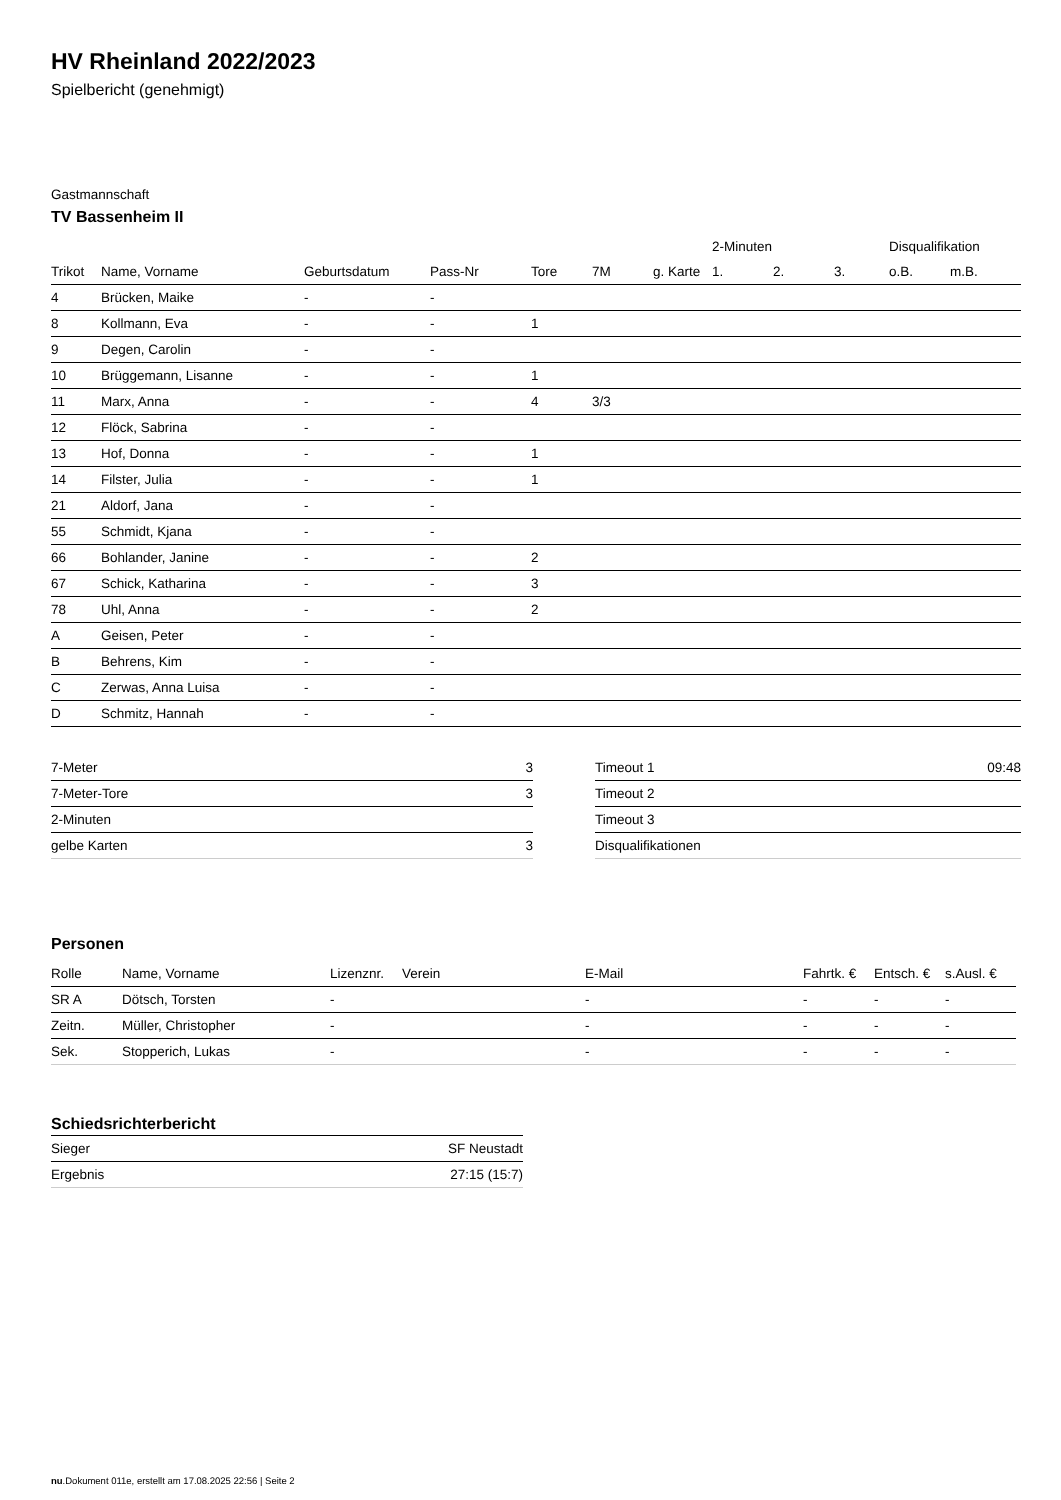HV Rheinland 2022/2023
Spielbericht (genehmigt)
Gastmannschaft
TV Bassenheim II
| | | | | | | | 2-Minuten | | | Disqualifikation | |
| --- | --- | --- | --- | --- | --- | --- | --- | --- | --- | --- | --- |
| Trikot | Name, Vorname | Geburtsdatum | Pass-Nr | Tore | 7M | g. Karte | 1. | 2. | 3. | o.B. | m.B. |
| 4 | Brücken, Maike | - | - | | | | | | | | |
| 8 | Kollmann, Eva | - | - | 1 | | | | | | | |
| 9 | Degen, Carolin | - | - | | | | | | | | |
| 10 | Brüggemann, Lisanne | - | - | 1 | | | | | | | |
| 11 | Marx, Anna | - | - | 4 | 3/3 | | | | | | |
| 12 | Flöck, Sabrina | - | - | | | | | | | | |
| 13 | Hof, Donna | - | - | 1 | | | | | | | |
| 14 | Filster, Julia | - | - | 1 | | | | | | | |
| 21 | Aldorf, Jana | - | - | | | | | | | | |
| 55 | Schmidt, Kjana | - | - | | | | | | | | |
| 66 | Bohlander, Janine | - | - | 2 | | | | | | | |
| 67 | Schick, Katharina | - | - | 3 | | | | | | | |
| 78 | Uhl, Anna | - | - | 2 | | | | | | | |
| A | Geisen, Peter | - | - | | | | | | | | |
| B | Behrens, Kim | - | - | | | | | | | | |
| C | Zerwas, Anna Luisa | - | - | | | | | | | | |
| D | Schmitz, Hannah | - | - | | | | | | | | |
| 7-Meter | 3 |
| 7-Meter-Tore | 3 |
| 2-Minuten | |
| gelbe Karten | 3 |
| Timeout 1 | 09:48 |
| Timeout 2 | |
| Timeout 3 | |
| Disqualifikationen | |
Personen
| Rolle | Name, Vorname | Lizenznr. | Verein | E-Mail | Fahrtk. € | Entsch. € | s.Ausl. € |
| --- | --- | --- | --- | --- | --- | --- | --- |
| SR A | Dötsch, Torsten | - | | - | - | - | - |
| Zeitn. | Müller, Christopher | - | | - | - | - | - |
| Sek. | Stopperich, Lukas | - | | - | - | - | - |
Schiedsrichterbericht
| Sieger | SF Neustadt |
| Ergebnis | 27:15 (15:7) |
nu.Dokument 011e, erstellt am 17.08.2025 22:56 | Seite 2